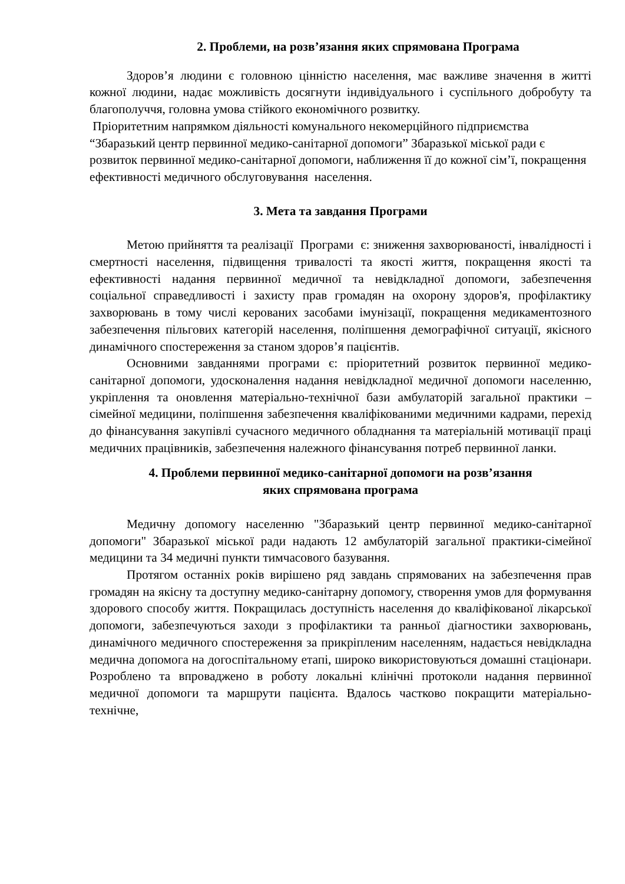2. Проблеми, на розв’язання яких спрямована Програма
Здоров’я людини є головною цінністю населення, має важливе значення в житті кожної людини, надає можливість досягнути індивідуального і суспільного добробуту та благополуччя, головна умова стійкого економічного розвитку.
Пріоритетним напрямком діяльності комунального некомерційного підприємства “Збаразький центр первинної медико-санітарної допомоги” Збаразької міської ради є розвиток первинної медико-санітарної допомоги, наближення її до кожної сім’ї, покращення ефективності медичного обслуговування населення.
3. Мета та завдання Програми
Метою прийняття та реалізації Програми є: зниження захворюваності, інвалідності і смертності населення, підвищення тривалості та якості життя, покращення якості та ефективності надання первинної медичної та невідкладної допомоги, забезпечення соціальної справедливості і захисту прав громадян на охорону здоров'я, профілактику захворювань в тому числі керованих засобами імунізації, покращення медикаментозного забезпечення пільгових категорій населення, поліпшення демографічної ситуації, якісного динамічного спостереження за станом здоров’я пацієнтів.
Основними завданнями програми є: пріоритетний розвиток первинної медико-санітарної допомоги, удосконалення надання невідкладної медичної допомоги населенню, укріплення та оновлення матеріально-технічної бази амбулаторій загальної практики – сімейної медицини, поліпшення забезпечення кваліфікованими медичними кадрами, перехід до фінансування закупівлі сучасного медичного обладнання та матеріальній мотивації праці медичних працівників, забезпечення належного фінансування потреб первинної ланки.
4. Проблеми первинної медико-санітарної допомоги на розв’язання
яких спрямована програма
Медичну допомогу населенню "Збаразький центр первинної медико-санітарної допомоги" Збаразької міської ради надають 12 амбулаторій загальної практики-сімейної медицини та 34 медичні пункти тимчасового базування.
Протягом останніх років вирішено ряд завдань спрямованих на забезпечення прав громадян на якісну та доступну медико-санітарну допомогу, створення умов для формування здорового способу життя. Покращилась доступність населення до кваліфікованої лікарської допомоги, забезпечуються заходи з профілактики та ранньої діагностики захворювань, динамічного медичного спостереження за прикріпленим населенням, надається невідкладна медична допомога на догоспітальному етапі, широко використовуються домашні стаціонари. Розроблено та впроваджено в роботу локальні клінічні протоколи надання первинної медичної допомоги та маршрути пацієнта. Вдалось частково покращити матеріально-технічне,